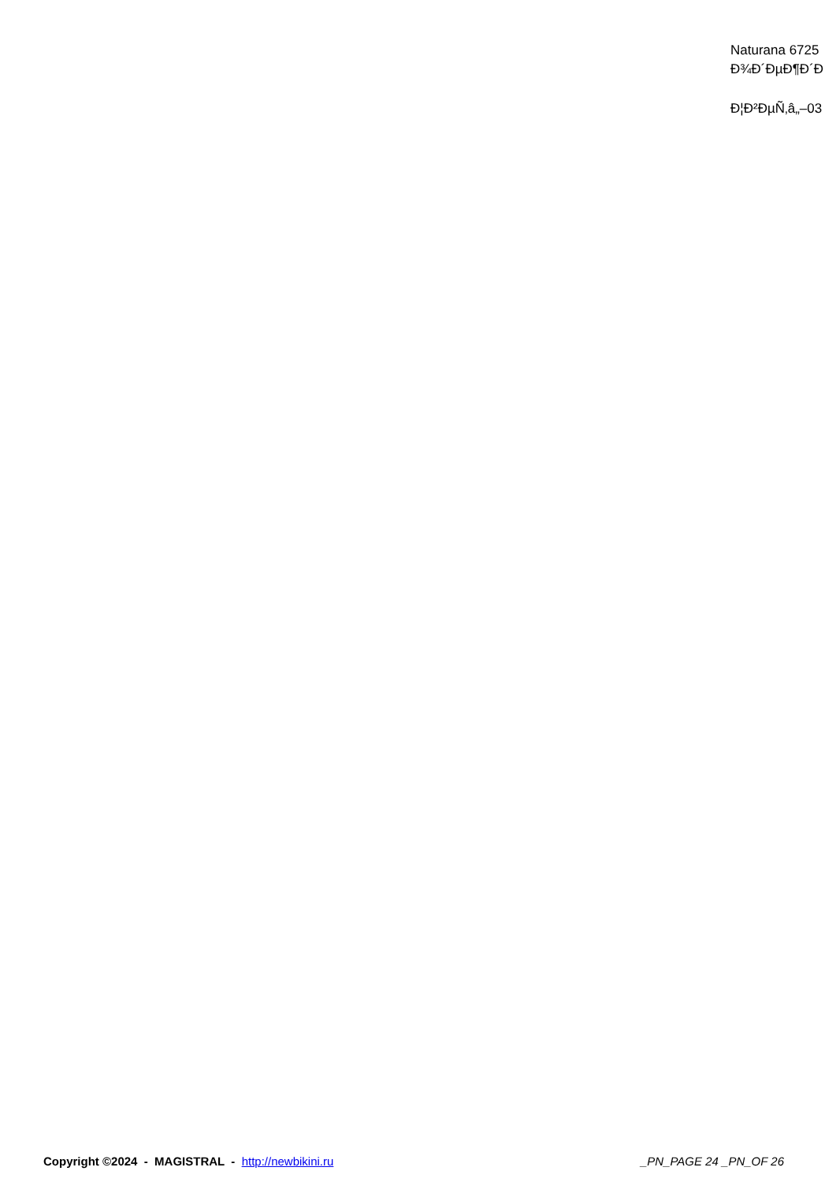Naturana 6725
Ð¾Ð´ÐµÐ¶Ð´Ð
Ð¦Ð²ÐµÑ‚â„–03
Copyright ©2024 - MAGISTRAL - http://newbikini.ru
_PN_PAGE 24 _PN_OF 26